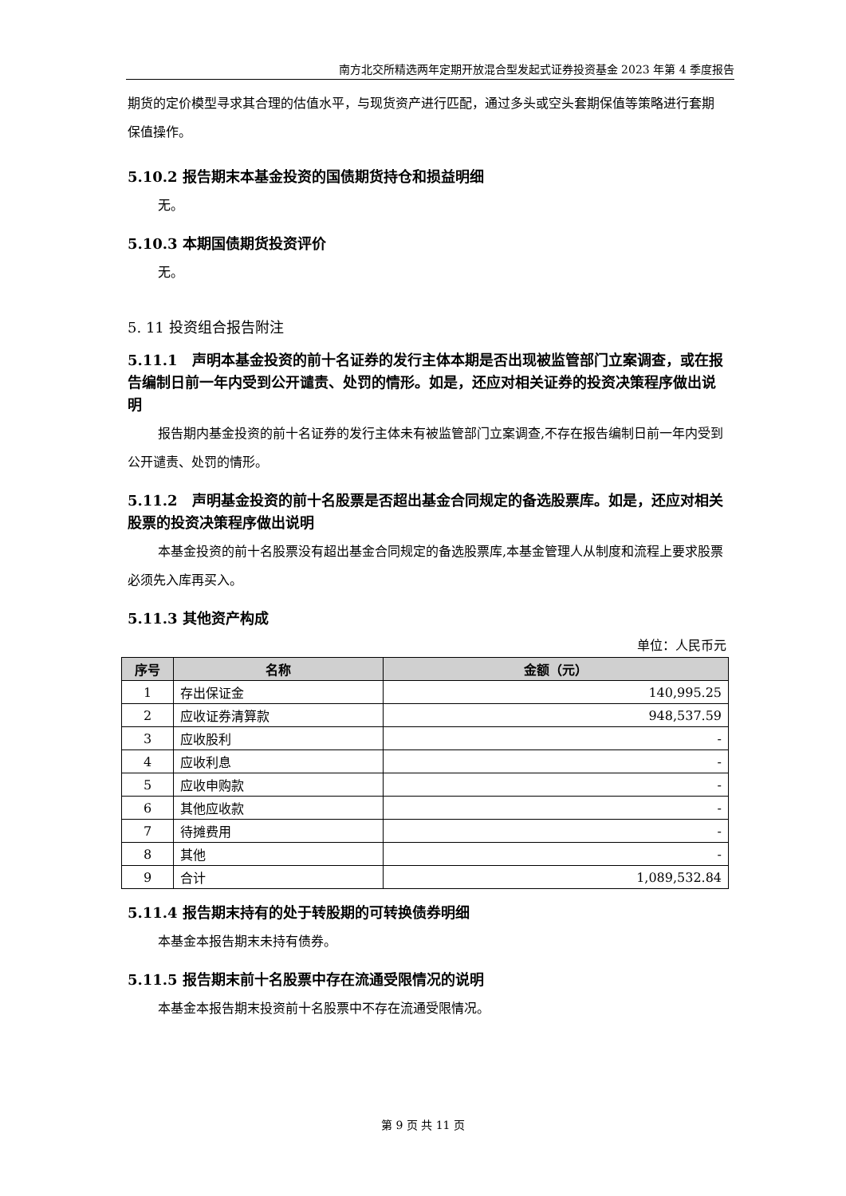南方北交所精选两年定期开放混合型发起式证券投资基金 2023 年第 4 季度报告
期货的定价模型寻求其合理的估值水平，与现货资产进行匹配，通过多头或空头套期保值等策略进行套期保值操作。
5.10.2 报告期末本基金投资的国债期货持仓和损益明细
无。
5.10.3 本期国债期货投资评价
无。
5. 11 投资组合报告附注
5.11.1　声明本基金投资的前十名证券的发行主体本期是否出现被监管部门立案调查，或在报告编制日前一年内受到公开谴责、处罚的情形。如是，还应对相关证券的投资决策程序做出说明
报告期内基金投资的前十名证券的发行主体未有被监管部门立案调查,不存在报告编制日前一年内受到公开谴责、处罚的情形。
5.11.2　声明基金投资的前十名股票是否超出基金合同规定的备选股票库。如是，还应对相关股票的投资决策程序做出说明
本基金投资的前十名股票没有超出基金合同规定的备选股票库,本基金管理人从制度和流程上要求股票必须先入库再买入。
5.11.3 其他资产构成
单位：人民币元
| 序号 | 名称 | 金额（元） |
| --- | --- | --- |
| 1 | 存出保证金 | 140,995.25 |
| 2 | 应收证券清算款 | 948,537.59 |
| 3 | 应收股利 | - |
| 4 | 应收利息 | - |
| 5 | 应收申购款 | - |
| 6 | 其他应收款 | - |
| 7 | 待摊费用 | - |
| 8 | 其他 | - |
| 9 | 合计 | 1,089,532.84 |
5.11.4 报告期末持有的处于转股期的可转换债券明细
本基金本报告期末未持有债券。
5.11.5 报告期末前十名股票中存在流通受限情况的说明
本基金本报告期末投资前十名股票中不存在流通受限情况。
第 9 页 共 11 页